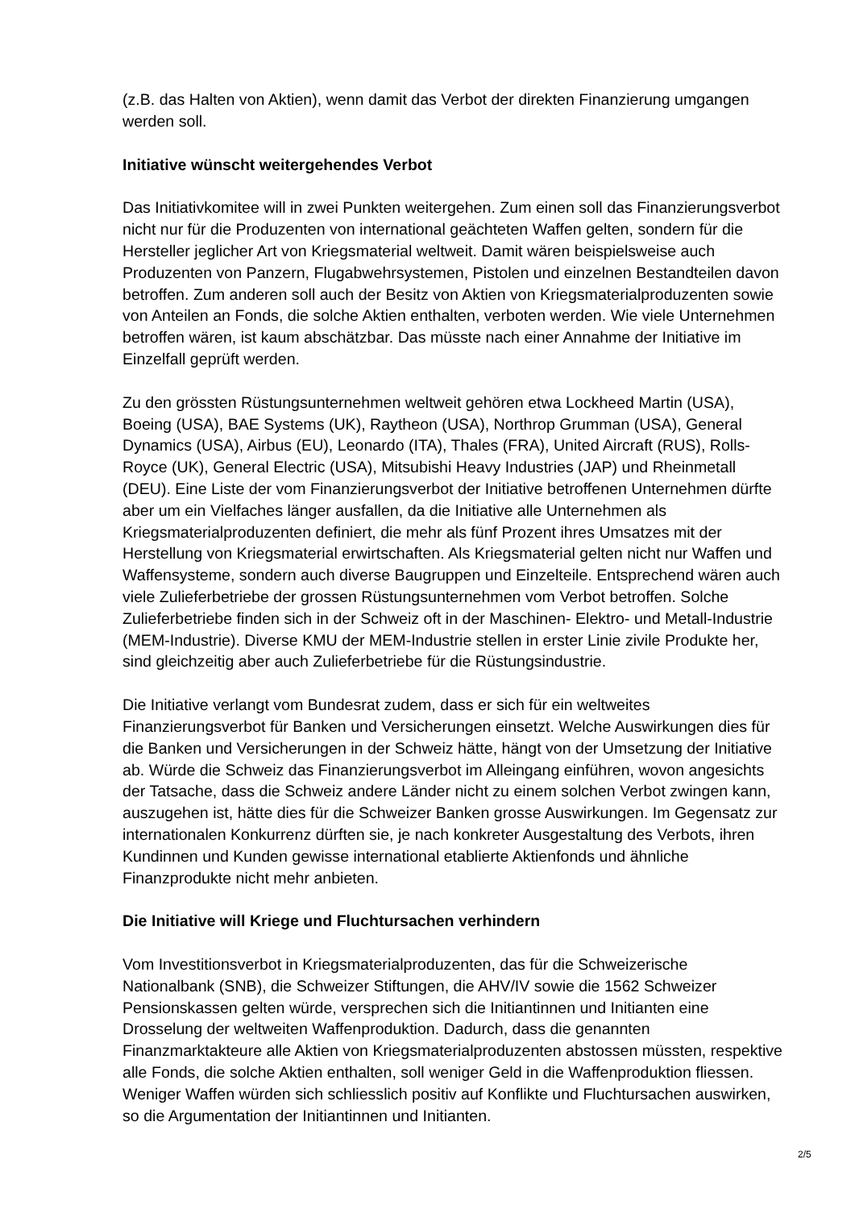(z.B. das Halten von Aktien), wenn damit das Verbot der direkten Finanzierung umgangen werden soll.
Initiative wünscht weitergehendes Verbot
Das Initiativkomitee will in zwei Punkten weitergehen. Zum einen soll das Finanzierungsverbot nicht nur für die Produzenten von international geächteten Waffen gelten, sondern für die Hersteller jeglicher Art von Kriegsmaterial weltweit. Damit wären beispielsweise auch Produzenten von Panzern, Flugabwehrsystemen, Pistolen und einzelnen Bestandteilen davon betroffen. Zum anderen soll auch der Besitz von Aktien von Kriegsmaterialproduzenten sowie von Anteilen an Fonds, die solche Aktien enthalten, verboten werden. Wie viele Unternehmen betroffen wären, ist kaum abschätzbar. Das müsste nach einer Annahme der Initiative im Einzelfall geprüft werden.
Zu den grössten Rüstungsunternehmen weltweit gehören etwa Lockheed Martin (USA), Boeing (USA), BAE Systems (UK), Raytheon (USA), Northrop Grumman (USA), General Dynamics (USA), Airbus (EU), Leonardo (ITA), Thales (FRA), United Aircraft (RUS), Rolls-Royce (UK), General Electric (USA), Mitsubishi Heavy Industries (JAP) und Rheinmetall (DEU). Eine Liste der vom Finanzierungsverbot der Initiative betroffenen Unternehmen dürfte aber um ein Vielfaches länger ausfallen, da die Initiative alle Unternehmen als Kriegsmaterialproduzenten definiert, die mehr als fünf Prozent ihres Umsatzes mit der Herstellung von Kriegsmaterial erwirtschaften. Als Kriegsmaterial gelten nicht nur Waffen und Waffensysteme, sondern auch diverse Baugruppen und Einzelteile. Entsprechend wären auch viele Zulieferbetriebe der grossen Rüstungsunternehmen vom Verbot betroffen. Solche Zulieferbetriebe finden sich in der Schweiz oft in der Maschinen- Elektro- und Metall-Industrie (MEM-Industrie). Diverse KMU der MEM-Industrie stellen in erster Linie zivile Produkte her, sind gleichzeitig aber auch Zulieferbetriebe für die Rüstungsindustrie.
Die Initiative verlangt vom Bundesrat zudem, dass er sich für ein weltweites Finanzierungsverbot für Banken und Versicherungen einsetzt. Welche Auswirkungen dies für die Banken und Versicherungen in der Schweiz hätte, hängt von der Umsetzung der Initiative ab. Würde die Schweiz das Finanzierungsverbot im Alleingang einführen, wovon angesichts der Tatsache, dass die Schweiz andere Länder nicht zu einem solchen Verbot zwingen kann, auszugehen ist, hätte dies für die Schweizer Banken grosse Auswirkungen. Im Gegensatz zur internationalen Konkurrenz dürften sie, je nach konkreter Ausgestaltung des Verbots, ihren Kundinnen und Kunden gewisse international etablierte Aktienfonds und ähnliche Finanzprodukte nicht mehr anbieten.
Die Initiative will Kriege und Fluchtursachen verhindern
Vom Investitionsverbot in Kriegsmaterialproduzenten, das für die Schweizerische Nationalbank (SNB), die Schweizer Stiftungen, die AHV/IV sowie die 1562 Schweizer Pensionskassen gelten würde, versprechen sich die Initiantinnen und Initianten eine Drosselung der weltweiten Waffenproduktion. Dadurch, dass die genannten Finanzmarktakteure alle Aktien von Kriegsmaterialproduzenten abstossen müssten, respektive alle Fonds, die solche Aktien enthalten, soll weniger Geld in die Waffenproduktion fliessen. Weniger Waffen würden sich schliesslich positiv auf Konflikte und Fluchtursachen auswirken, so die Argumentation der Initiantinnen und Initianten.
2/5